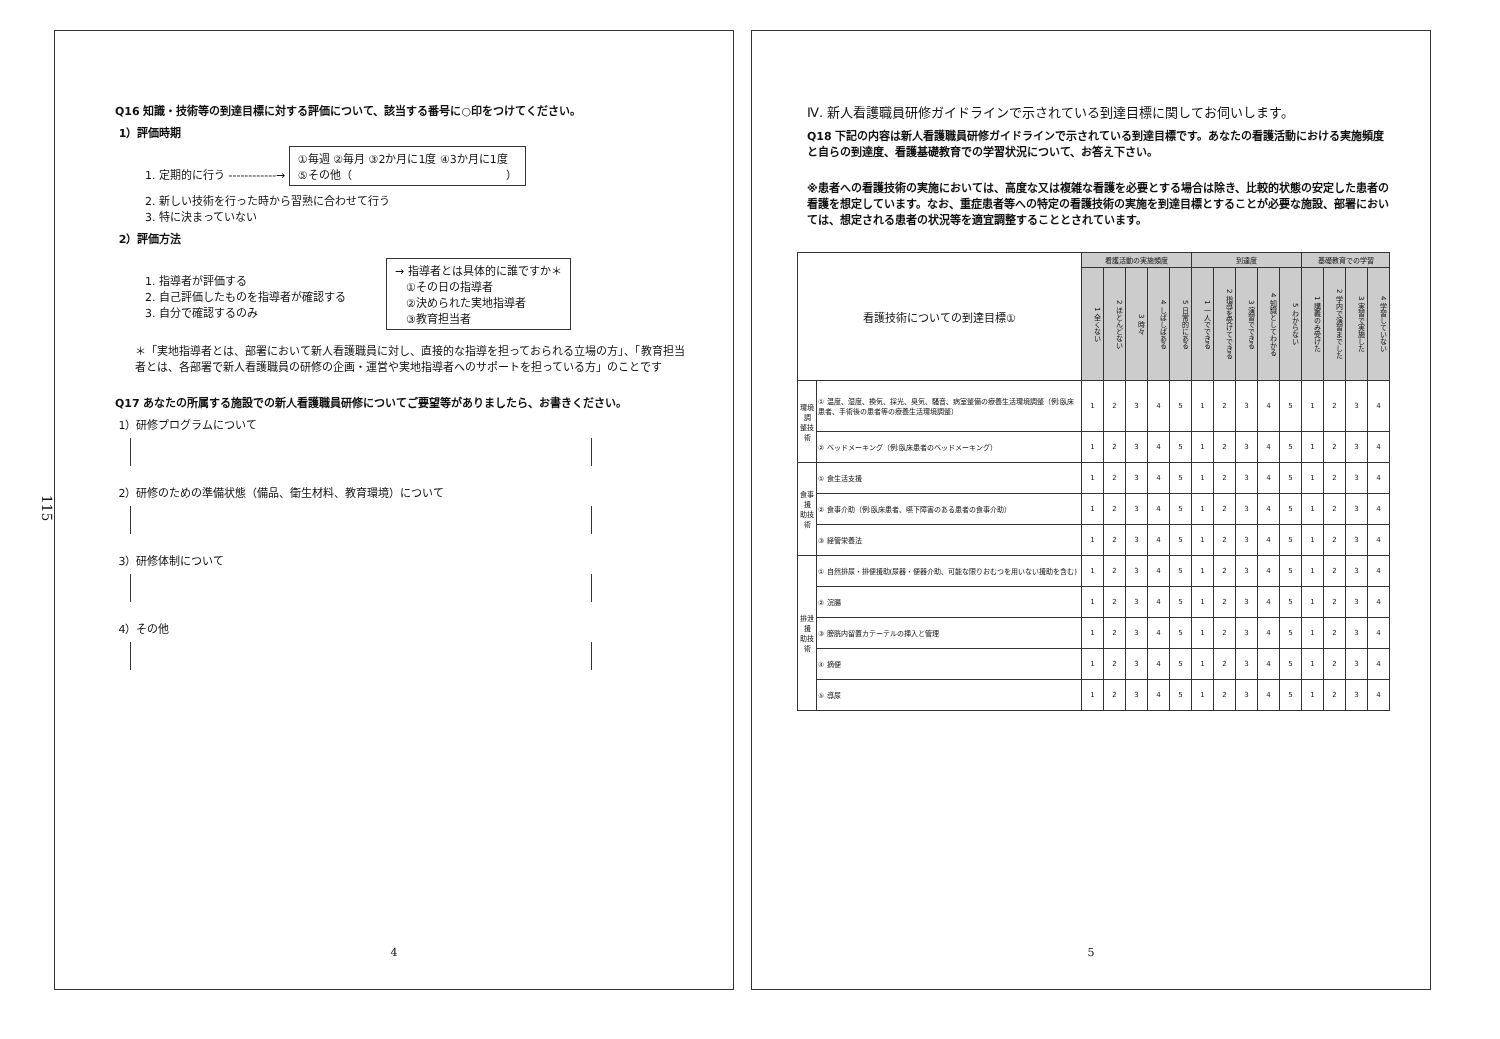115
Q16 知識・技術等の到達目標に対する評価について、該当する番号に○印をつけてください。
1）評価時期
1. 定期的に行う ------------→ ①毎週 ②毎月 ③2か月に1度 ④3か月に1度
⑤その他（　　　　　　　　　　　　　　）
2. 新しい技術を行った時から習熟に合わせて行う
3. 特に決まっていない
2）評価方法
1. 指導者が評価する
2. 自己評価したものを指導者が確認する
3. 自分で確認するのみ
→ 指導者とは具体的に誰ですか＊
　①その日の指導者
　②決められた実地指導者
　③教育担当者
＊「実地指導者とは、部署において新人看護職員に対し、直接的な指導を担っておられる立場の方」、「教育担当者とは、各部署で新人看護職員の研修の企画・運営や実地指導者へのサポートを担っている方」のことです
Q17 あなたの所属する施設での新人看護職員研修についてご要望等がありましたら、お書きください。
1）研修プログラムについて
2）研修のための準備状態（備品、衛生材料、教育環境）について
3）研修体制について
4）その他
4
Ⅳ. 新人看護職員研修ガイドラインで示されている到達目標に関してお伺いします。
Q18 下記の内容は新人看護職員研修ガイドラインで示されている到達目標です。あなたの看護活動における実施頻度と自らの到達度、看護基礎教育での学習状況について、お答え下さい。
※患者への看護技術の実施においては、高度な又は複雑な看護を必要とする場合は除き、比較的状態の安定した患者の看護を想定しています。なお、重症患者等への特定の看護技術の実施を到達目標とすることが必要な施設、部署においては、想定される患者の状況等を適宜調整することとされています。
| 看護技術についての到達目標① | | 看護活動の実施頻度 | | | | | 到達度 | | | | | 基礎教育での学習 | | | |
| --- | --- | --- | --- | --- | --- | --- | --- | --- | --- | --- | --- | --- | --- | --- | --- |
| | | 1 全くない | 2 ほとんどない | 3 時々 | 4 しばしばある | 5 日常的にある | 1 一人でできる | 2 指導を受けてできる | 3 演習でできる | 4 知識としてわかる | 5 わからない | 1 講義のみ受けた | 2 学内で演習までした | 3 実習で実施した | 4 学習していない |
| 環境調 整技術 | ① 温度、湿度、換気、採光、臭気、騒音、病室整備の療養生活環境調整（例:臥床患者、手術後の患者等の療養生活環境調整） | 1 | 2 | 3 | 4 | 5 | 1 | 2 | 3 | 4 | 5 | 1 | 2 | 3 | 4 |
| | ② ベッドメーキング（例:臥床患者のベッドメーキング） | 1 | 2 | 3 | 4 | 5 | 1 | 2 | 3 | 4 | 5 | 1 | 2 | 3 | 4 |
| 食事援 助技術 | ① 食生活支援 | 1 | 2 | 3 | 4 | 5 | 1 | 2 | 3 | 4 | 5 | 1 | 2 | 3 | 4 |
| | ② 食事介助（例:臥床患者、嚥下障害のある患者の食事介助） | 1 | 2 | 3 | 4 | 5 | 1 | 2 | 3 | 4 | 5 | 1 | 2 | 3 | 4 |
| | ③ 経管栄養法 | 1 | 2 | 3 | 4 | 5 | 1 | 2 | 3 | 4 | 5 | 1 | 2 | 3 | 4 |
| 排泄援 助技術 | ① 自然排尿・排便援助(尿器・便器介助、可能な限りおむつを用いない援助を含む) | 1 | 2 | 3 | 4 | 5 | 1 | 2 | 3 | 4 | 5 | 1 | 2 | 3 | 4 |
| | ② 浣腸 | 1 | 2 | 3 | 4 | 5 | 1 | 2 | 3 | 4 | 5 | 1 | 2 | 3 | 4 |
| | ③ 膀胱内留置カテーテルの挿入と管理 | 1 | 2 | 3 | 4 | 5 | 1 | 2 | 3 | 4 | 5 | 1 | 2 | 3 | 4 |
| | ④ 摘便 | 1 | 2 | 3 | 4 | 5 | 1 | 2 | 3 | 4 | 5 | 1 | 2 | 3 | 4 |
| | ⑤ 導尿 | 1 | 2 | 3 | 4 | 5 | 1 | 2 | 3 | 4 | 5 | 1 | 2 | 3 | 4 |
5